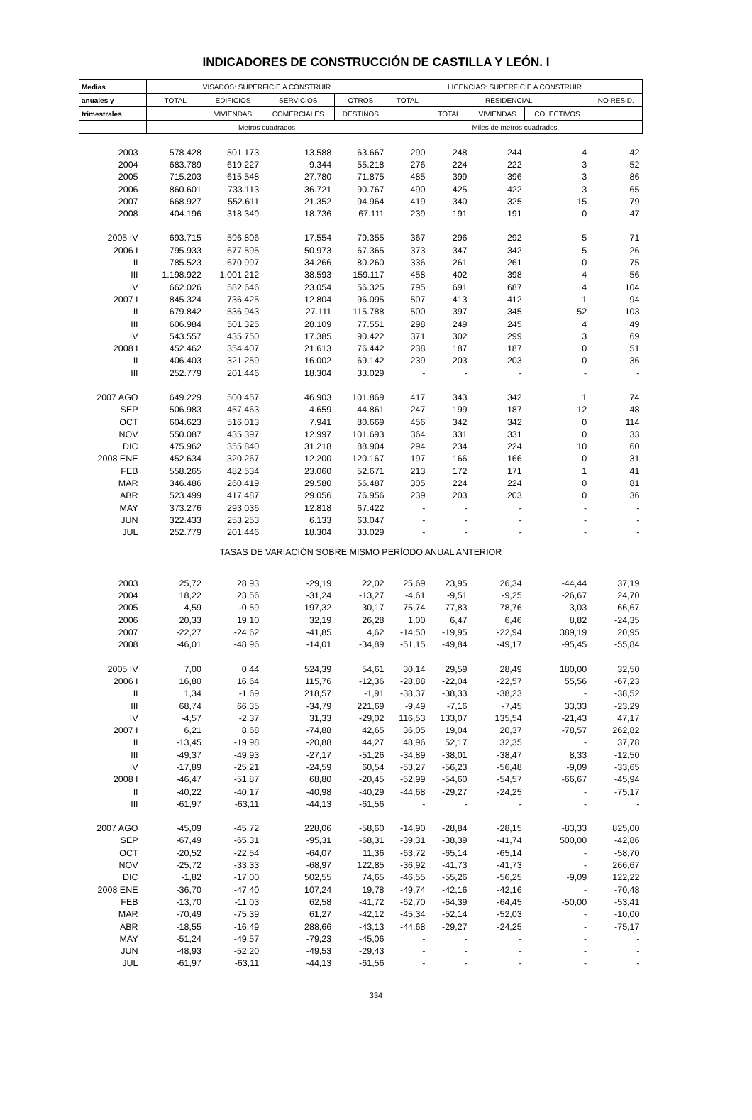INDICADORES DE CONSTRUCCIÓN DE CASTILLA Y LEÓN. I
| Medias | VISADOS: SUPERFICIE A CONSTRUIR | | | | LICENCIAS: SUPERFICIE A CONSTRUIR | | | | |
| --- | --- | --- | --- | --- | --- | --- | --- | --- | --- |
| anuales y | TOTAL | EDIFICIOS | SERVICIOS | OTROS | TOTAL | RESIDENCIAL | | | NO RESID. |
| trimestrales | | VIVIENDAS | COMERCIALES | DESTINOS | | TOTAL | VIVIENDAS | COLECTIVOS | |
| | Metros cuadrados | | | | Miles de metros cuadrados | | | | |
| 2003 | 578.428 | 501.173 | 13.588 | 63.667 | 290 | 248 | 244 | 4 | 42 |
| 2004 | 683.789 | 619.227 | 9.344 | 55.218 | 276 | 224 | 222 | 3 | 52 |
| 2005 | 715.203 | 615.548 | 27.780 | 71.875 | 485 | 399 | 396 | 3 | 86 |
| 2006 | 860.601 | 733.113 | 36.721 | 90.767 | 490 | 425 | 422 | 3 | 65 |
| 2007 | 668.927 | 552.611 | 21.352 | 94.964 | 419 | 340 | 325 | 15 | 79 |
| 2008 | 404.196 | 318.349 | 18.736 | 67.111 | 239 | 191 | 191 | 0 | 47 |
| 2005 IV | 693.715 | 596.806 | 17.554 | 79.355 | 367 | 296 | 292 | 5 | 71 |
| 2006 I | 795.933 | 677.595 | 50.973 | 67.365 | 373 | 347 | 342 | 5 | 26 |
| II | 785.523 | 670.997 | 34.266 | 80.260 | 336 | 261 | 261 | 0 | 75 |
| III | 1.198.922 | 1.001.212 | 38.593 | 159.117 | 458 | 402 | 398 | 4 | 56 |
| IV | 662.026 | 582.646 | 23.054 | 56.325 | 795 | 691 | 687 | 4 | 104 |
| 2007 I | 845.324 | 736.425 | 12.804 | 96.095 | 507 | 413 | 412 | 1 | 94 |
| II | 679.842 | 536.943 | 27.111 | 115.788 | 500 | 397 | 345 | 52 | 103 |
| III | 606.984 | 501.325 | 28.109 | 77.551 | 298 | 249 | 245 | 4 | 49 |
| IV | 543.557 | 435.750 | 17.385 | 90.422 | 371 | 302 | 299 | 3 | 69 |
| 2008 I | 452.462 | 354.407 | 21.613 | 76.442 | 238 | 187 | 187 | 0 | 51 |
| II | 406.403 | 321.259 | 16.002 | 69.142 | 239 | 203 | 203 | 0 | 36 |
| III | 252.779 | 201.446 | 18.304 | 33.029 | - | - | - | - | - |
| 2007 AGO | 649.229 | 500.457 | 46.903 | 101.869 | 417 | 343 | 342 | 1 | 74 |
| SEP | 506.983 | 457.463 | 4.659 | 44.861 | 247 | 199 | 187 | 12 | 48 |
| OCT | 604.623 | 516.013 | 7.941 | 80.669 | 456 | 342 | 342 | 0 | 114 |
| NOV | 550.087 | 435.397 | 12.997 | 101.693 | 364 | 331 | 331 | 0 | 33 |
| DIC | 475.962 | 355.840 | 31.218 | 88.904 | 294 | 234 | 224 | 10 | 60 |
| 2008 ENE | 452.634 | 320.267 | 12.200 | 120.167 | 197 | 166 | 166 | 0 | 31 |
| FEB | 558.265 | 482.534 | 23.060 | 52.671 | 213 | 172 | 171 | 1 | 41 |
| MAR | 346.486 | 260.419 | 29.580 | 56.487 | 305 | 224 | 224 | 0 | 81 |
| ABR | 523.499 | 417.487 | 29.056 | 76.956 | 239 | 203 | 203 | 0 | 36 |
| MAY | 373.276 | 293.036 | 12.818 | 67.422 | - | - | - | - | - |
| JUN | 322.433 | 253.253 | 6.133 | 63.047 | - | - | - | - | - |
| JUL | 252.779 | 201.446 | 18.304 | 33.029 | - | - | - | - | - |
| TASAS DE VARIACIÓN SOBRE MISMO PERÍODO ANUAL ANTERIOR | | | | | | | | | |
| 2003 | 25,72 | 28,93 | -29,19 | 22,02 | 25,69 | 23,95 | 26,34 | -44,44 | 37,19 |
| 2004 | 18,22 | 23,56 | -31,24 | -13,27 | -4,61 | -9,51 | -9,25 | -26,67 | 24,70 |
| 2005 | 4,59 | -0,59 | 197,32 | 30,17 | 75,74 | 77,83 | 78,76 | 3,03 | 66,67 |
| 2006 | 20,33 | 19,10 | 32,19 | 26,28 | 1,00 | 6,47 | 6,46 | 8,82 | -24,35 |
| 2007 | -22,27 | -24,62 | -41,85 | 4,62 | -14,50 | -19,95 | -22,94 | 389,19 | 20,95 |
| 2008 | -46,01 | -48,96 | -14,01 | -34,89 | -51,15 | -49,84 | -49,17 | -95,45 | -55,84 |
| 2005 IV | 7,00 | 0,44 | 524,39 | 54,61 | 30,14 | 29,59 | 28,49 | 180,00 | 32,50 |
| 2006 I | 16,80 | 16,64 | 115,76 | -12,36 | -28,88 | -22,04 | -22,57 | 55,56 | -67,23 |
| II | 1,34 | -1,69 | 218,57 | -1,91 | -38,37 | -38,33 | -38,23 | - | -38,52 |
| III | 68,74 | 66,35 | -34,79 | 221,69 | -9,49 | -7,16 | -7,45 | 33,33 | -23,29 |
| IV | -4,57 | -2,37 | 31,33 | -29,02 | 116,53 | 133,07 | 135,54 | -21,43 | 47,17 |
| 2007 I | 6,21 | 8,68 | -74,88 | 42,65 | 36,05 | 19,04 | 20,37 | -78,57 | 262,82 |
| II | -13,45 | -19,98 | -20,88 | 44,27 | 48,96 | 52,17 | 32,35 | - | 37,78 |
| III | -49,37 | -49,93 | -27,17 | -51,26 | -34,89 | -38,01 | -38,47 | 8,33 | -12,50 |
| IV | -17,89 | -25,21 | -24,59 | 60,54 | -53,27 | -56,23 | -56,48 | -9,09 | -33,65 |
| 2008 I | -46,47 | -51,87 | 68,80 | -20,45 | -52,99 | -54,60 | -54,57 | -66,67 | -45,94 |
| II | -40,22 | -40,17 | -40,98 | -40,29 | -44,68 | -29,27 | -24,25 | - | -75,17 |
| III | -61,97 | -63,11 | -44,13 | -61,56 | - | - | - | - | - |
| 2007 AGO | -45,09 | -45,72 | 228,06 | -58,60 | -14,90 | -28,84 | -28,15 | -83,33 | 825,00 |
| SEP | -67,49 | -65,31 | -95,31 | -68,31 | -39,31 | -38,39 | -41,74 | 500,00 | -42,86 |
| OCT | -20,52 | -22,54 | -64,07 | 11,36 | -63,72 | -65,14 | -65,14 | - | -58,70 |
| NOV | -25,72 | -33,33 | -68,97 | 122,85 | -36,92 | -41,73 | -41,73 | - | 266,67 |
| DIC | -1,82 | -17,00 | 502,55 | 74,65 | -46,55 | -55,26 | -56,25 | -9,09 | 122,22 |
| 2008 ENE | -36,70 | -47,40 | 107,24 | 19,78 | -49,74 | -42,16 | -42,16 | - | -70,48 |
| FEB | -13,70 | -11,03 | 62,58 | -41,72 | -62,70 | -64,39 | -64,45 | -50,00 | -53,41 |
| MAR | -70,49 | -75,39 | 61,27 | -42,12 | -45,34 | -52,14 | -52,03 | - | -10,00 |
| ABR | -18,55 | -16,49 | 288,66 | -43,13 | -44,68 | -29,27 | -24,25 | - | -75,17 |
| MAY | -51,24 | -49,57 | -79,23 | -45,06 | - | - | - | - | - |
| JUN | -48,93 | -52,20 | -49,53 | -29,43 | - | - | - | - | - |
| JUL | -61,97 | -63,11 | -44,13 | -61,56 | - | - | - | - | - |
334